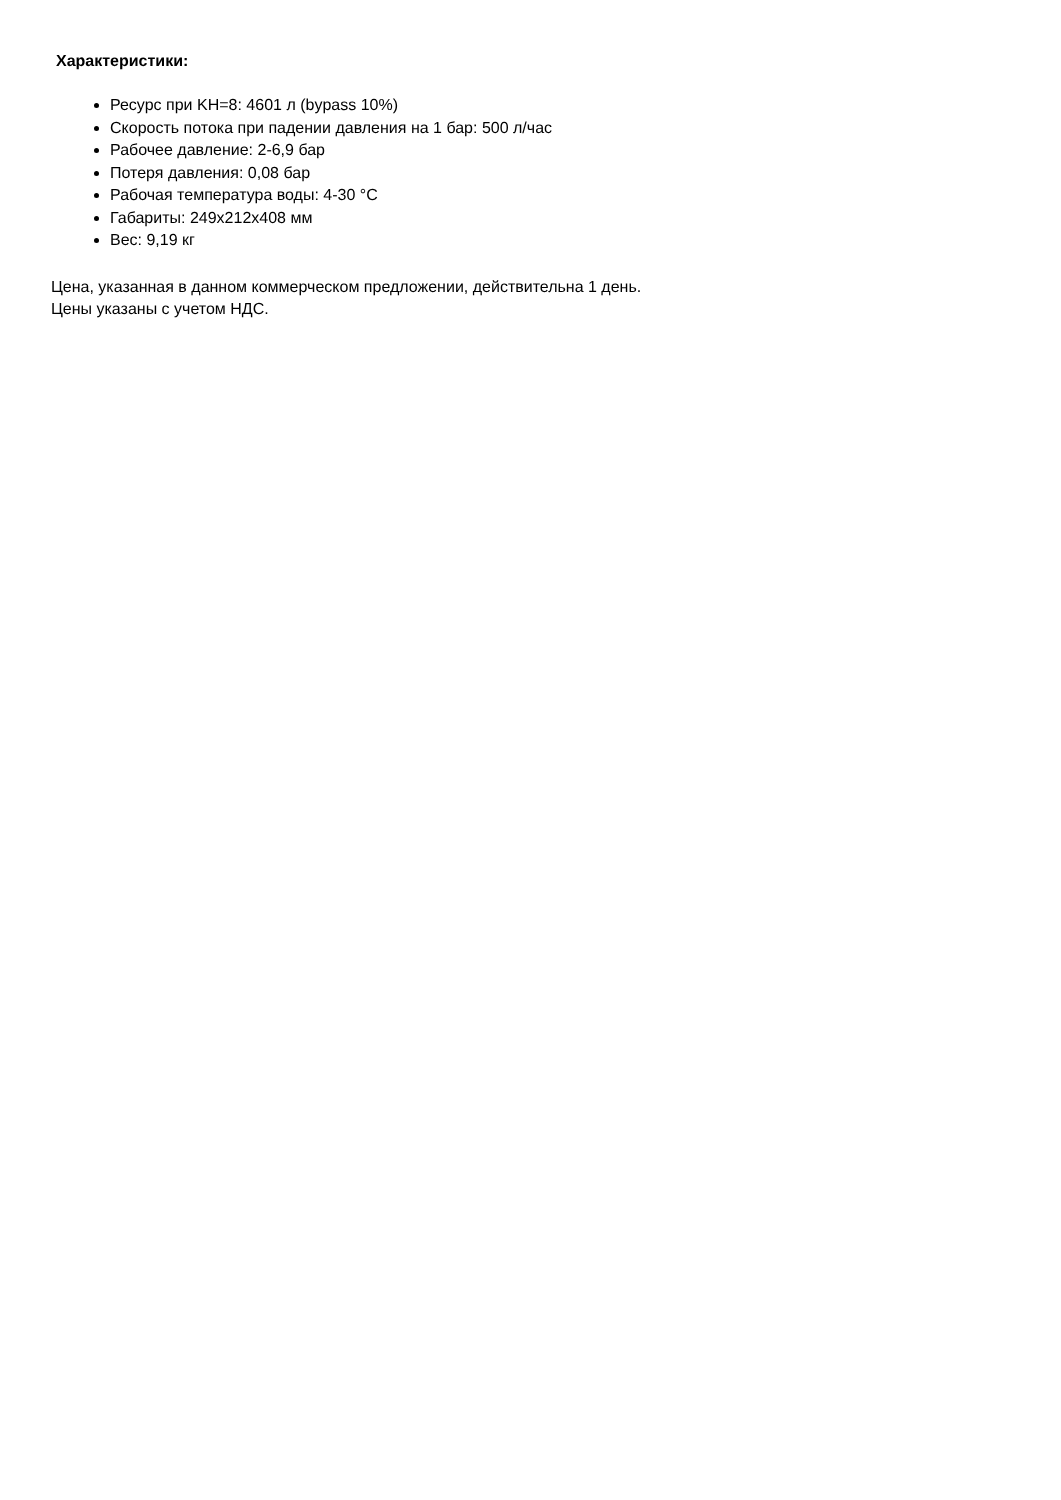Характеристики:
Ресурс при KH=8: 4601 л (bypass 10%)
Скорость потока при падении давления на 1 бар: 500 л/час
Рабочее давление: 2-6,9 бар
Потеря давления: 0,08 бар
Рабочая температура воды: 4-30 °C
Габариты: 249x212x408 мм
Вес: 9,19 кг
Цена, указанная в данном коммерческом предложении, действительна 1 день.
Цены указаны с учетом НДС.